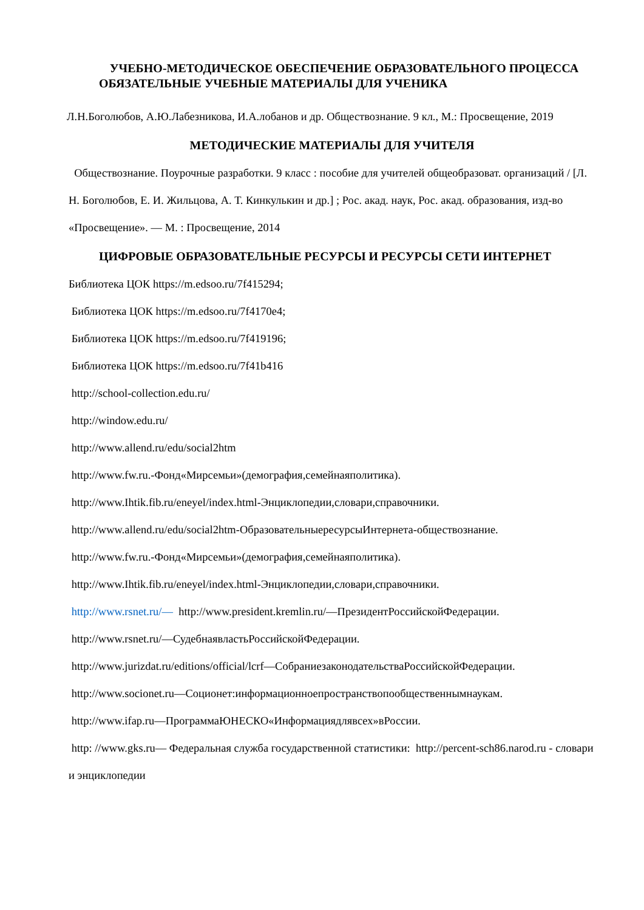УЧЕБНО-МЕТОДИЧЕСКОЕ ОБЕСПЕЧЕНИЕ ОБРАЗОВАТЕЛЬНОГО ПРОЦЕССА
ОБЯЗАТЕЛЬНЫЕ УЧЕБНЫЕ МАТЕРИАЛЫ ДЛЯ УЧЕНИКА
Л.Н.Боголюбов, А.Ю.Лабезникова, И.А.лобанов и др. Обществознание. 9 кл., М.: Просвещение, 2019
МЕТОДИЧЕСКИЕ МАТЕРИАЛЫ ДЛЯ УЧИТЕЛЯ
Обществознание. Поурочные разработки. 9 класс : пособие для учителей общеобразоват. организаций / [Л. Н. Боголюбов, Е. И. Жильцова, А. Т. Кинкулькин и др.] ; Рос. акад. наук, Рос. акад. образования, изд-во «Просвещение». — М. : Просвещение, 2014
ЦИФРОВЫЕ ОБРАЗОВАТЕЛЬНЫЕ РЕСУРСЫ И РЕСУРСЫ СЕТИ ИНТЕРНЕТ
Библиотека ЦОК https://m.edsoo.ru/7f415294;
Библиотека ЦОК https://m.edsoo.ru/7f4170e4;
Библиотека ЦОК https://m.edsoo.ru/7f419196;
Библиотека ЦОК https://m.edsoo.ru/7f41b416
http://school-collection.edu.ru/
http://window.edu.ru/
http://www.allend.ru/edu/social2htm
http://www.fw.ru.-Фонд«Мирсемьи»(демография,семейнаяполитика).
http://www.Ihtik.fib.ru/eneyel/index.html-Энциклопедии,словари,справочники.
http://www.allend.ru/edu/social2htm-ОбразовательныересурсыИнтернета-обществознание.
http://www.fw.ru.-Фонд«Мирсемьи»(демография,семейнаяполитика).
http://www.Ihtik.fib.ru/eneyel/index.html-Энциклопедии,словари,справочники.
http://www.rsnet.ru/— http://www.president.kremlin.ru/—ПрезидентРоссийскойФедерации.
http://www.rsnet.ru/—СудебнаявластьРоссийскойФедерации.
http://www.jurizdat.ru/editions/official/lcrf—СобраниезаконодательстваРоссийскойФедерации.
http://www.socionet.ru—Соционет:информационноепространствопообщественнымнаукам.
http://www.ifap.ru—ПрограммаЮНЕСКО«Информациядлявсех»вРоссии.
http: //www.gks.ru— Федеральная служба государственной статистики: http://percent-sch86.narod.ru - словари и энциклопедии